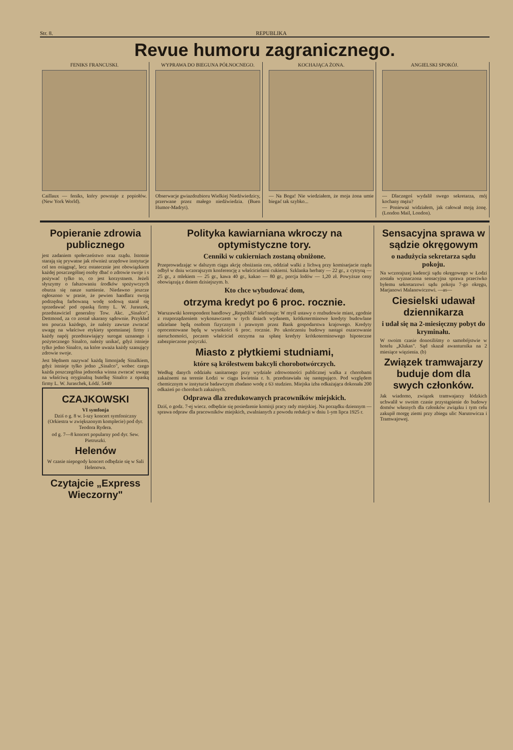Str. 8. REPUBLIKA
Revue humoru zagranicznego.
FENIKS FRANCUSKI.
Caillaux — feniks, który powstaje z popiołów. (New York World).
WYPRAWA DO BIEGUNA PÓŁNOCNEGO.
Obserwacje gwiazdozbioru Wielkiej Niedźwiedzicy, przerwane przez małego niedźwiedzia. (Buen Humor-Madryt).
KOCHAJĄCA ŻONA.
— Na Boga! Nie wiedziałem, że moja żona umie biegać tak szybko...
ANGIELSKI SPOKÓJ.
— Dlaczegoś wydalił swego sekretarza, mój kochany mężu?
— Ponieważ widziałem, jak całował moją żonę. (London Mail, London).
Popieranie zdrowia publicznego
jest zadaniem społeczeństwo oraz rządu. Istotnie starają się prywatne jak również urzędowe instytucje cel ten osiągnąć, lecz ostatecznie jest obowiązkiem każdej poszczególnej osoby dbać o zdrowie swoje i s pożywać tylko to, co jest korzystnem. Jeżeli słyszymy o fałszowaniu środków spożywczych oburza się nasze sumienie. Niedawno jeszcze ogłoszono w prasie, że pewien handlarz swoją podrzędną farbowaną wodę sodową starał się sprzedawać pod opaską firmy L. W. Juraszek, przedstawiciel generalny Tow. Akc. „Sinalco", Dettmond, za co został ukarany sądownie. Przykład ten poucza każdego, że należy zawsze zwracać uwagę na właściwe etykiety spomnianej firmy i każdy napój przedstawiający surogat uznanego i pożytecznego Sinalco, należy unikać, gdyż istnieje tylko jedno Sinalco, na które uważa każdy szanujący zdrowie swoje.
Jest błędnem nazywać każdą limonjadę Sinalkiem, gdyż istnieje tylko jedno „Sinalco", wobec czego każda poszczególna jednostka winna zwracać uwagę na właściwą oryginalną butelkę Sinalco z opaską firmy L. W. Juraschek, Łódź. 5449
CZAJKOWSKI
VI symfonja
Dziś o g. 8 w. I-szy koncert symfoniczny (Orkiestra w zwiększonym komplecie) pod dyr. Teodora Rydera.
od g. 7—8 koncert popularny pod dyr. Sew. Pietruszki.
Helenów
W czasie niepogody koncert odbędzie się w Sali Helenowa.
Czytajcie „Express Wieczorny"
Polityka kawiarniana wkroczy na optymistyczne tory.
Cenniki w cukierniach zostaną obniżone.
Przeprowadzając w dalszym ciągu akcję obniżania cen, oddział walki z lichwą przy komisarjacie rządu odbył w dniu wczorajszym konferencję z właścicielami cukierni. Szklanka herbaty — 22 gr., z cytryną — 25 gr., z mlekiem — 25 gr., kawa 40 gr., kakao — 80 gr., porcja lodów — 1,20 zł. Powyższe ceny obowiązują z dniem dzisiejszym. b.
Kto chce wybudować dom,
otrzyma kredyt po 6 proc. rocznie.
Warszawski korespondent handlowy „Republiki" telefonuje: W myśl ustawy o rozbudowie miast, zgodnie z rozporządzeniem wykonawczem w tych dniach wydanem, krótkoterminowe kredyty budowlane udzielane będą osobom fizycznym i prawnym przez Bank gospodarstwa krajowego. Kredyty oprocentowane będą w wysokości 6 proc. rocznie. Po ukończeniu budowy nastąpi oszacowanie nieruchomości, poczem właściciel otrzyma na spłatę kredyty krótkoterminowego hipoteczne zabezpieczone pożyczki.
Miasto z płytkiemi studniami,
które są królestwem bakcyli chorobotwórczych.
Według danych oddziału sanitarnego przy wydziale zdrowotności publicznej walka z chorobami zakaźnemi na terenie Łodzi w ciągu kwietnia r. b. przedstawiała się następująco. Pod względem chemicznym w instytucie badawczym zbadano wodę z 63 studzien. Miejska izba odkażająca dokonała 200 odkażeń po chorobach zakaźnych.
Odprawa dla zredukowanych pracowników miejskich.
Dziś, o godz. 7-ej wiecz. odbędzie się posiedzenie komisji pracy rady miejskiej. Na porządku dziennym — sprawa odpraw dla pracowników miejskich, zwalnianych z powodu redukcji w dniu 1-ym lipca 1925 r.
Sensacyjna sprawa w sądzie okręgowym
o nadużycia sekretarza sądu pokoju.
Na wczorajszej kadencji sądu okręgowego w Łodzi została wyznaczona sensacyjna sprawa przeciwko byłemu sekretarzowi sądu pokoju 7-go okręgu, Marjanowi Malanowiczowi. —as—
Ciesielski udawał dziennikarza
i udał się na 2-miesięczny pobyt do kryminału.
W swoim czasie donosiliśmy o samobójstwie w hotelu „Klukas". Sąd skazał awanturnika na 2 miesiące więzienia. (b)
Związek tramwajarzy buduje dom dla swych członków.
Jak wiadomo, związek tramwajarzy łódzkich uchwalił w swoim czasie przystąpienie do budowy domów własnych dla członków związku i tym celu zakupił morgę ziemi przy zbiegu ulic Narutowicza i Tramwajowej.